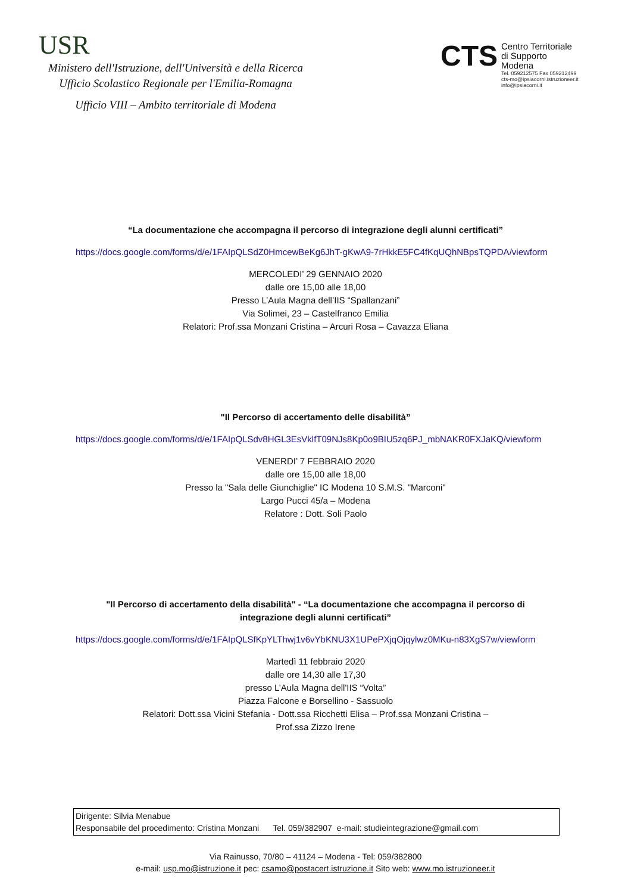USR
Ministero dell'Istruzione, dell'Università e della Ricerca
Ufficio Scolastico Regionale per l'Emilia-Romagna
Ufficio VIII – Ambito territoriale di Modena
CTS
Centro Territoriale
di Supporto
Modena
Tel. 059212575 Fax 059212499
cts-mo@ipsiacorni.istruzioneer.it
info@ipsiacorni.it
“La documentazione che accompagna il percorso di integrazione degli alunni certificati”
https://docs.google.com/forms/d/e/1FAIpQLSdZ0HmcewBeKg6JhT-gKwA9-7rHkkE5FC4fKqUQhNBpsTQPDA/viewform
MERCOLEDI’ 29 GENNAIO 2020
dalle ore 15,00 alle 18,00
Presso L’Aula Magna dell’IIS “Spallanzani”
Via Solimei, 23 – Castelfranco Emilia
Relatori: Prof.ssa Monzani Cristina – Arcuri Rosa – Cavazza Eliana
"Il Percorso di accertamento delle disabilità”
https://docs.google.com/forms/d/e/1FAIpQLSdv8HGL3EsVklfT09NJs8Kp0o9BIU5zq6PJ_mbNAKR0FXJaKQ/viewform
VENERDI’ 7 FEBBRAIO 2020
dalle ore 15,00 alle 18,00
Presso la "Sala delle Giunchiglie" IC Modena 10 S.M.S. "Marconi"
Largo Pucci 45/a – Modena
Relatore : Dott. Soli Paolo
"Il Percorso di accertamento della disabilità" - “La documentazione che accompagna il percorso di
integrazione degli alunni certificati”
https://docs.google.com/forms/d/e/1FAIpQLSfKpYLThwj1v6vYbKNU3X1UPePXjqOjqylwz0MKu-n83XgS7w/viewform
Martedì 11 febbraio 2020
dalle ore 14,30 alle 17,30
presso L’Aula Magna dell'IIS “Volta”
Piazza Falcone e Borsellino - Sassuolo
Relatori: Dott.ssa Vicini Stefania - Dott.ssa Ricchetti Elisa – Prof.ssa Monzani Cristina –
Prof.ssa Zizzo Irene
Dirigente: Silvia Menabue
Responsabile del procedimento: Cristina Monzani Tel. 059/382907 e-mail: studieintegrazione@gmail.com
Via Rainusso, 70/80 – 41124 – Modena - Tel: 059/382800
e-mail: usp.mo@istruzione.it pec: csamo@postacert.istruzione.it Sito web: www.mo.istruzioneer.it